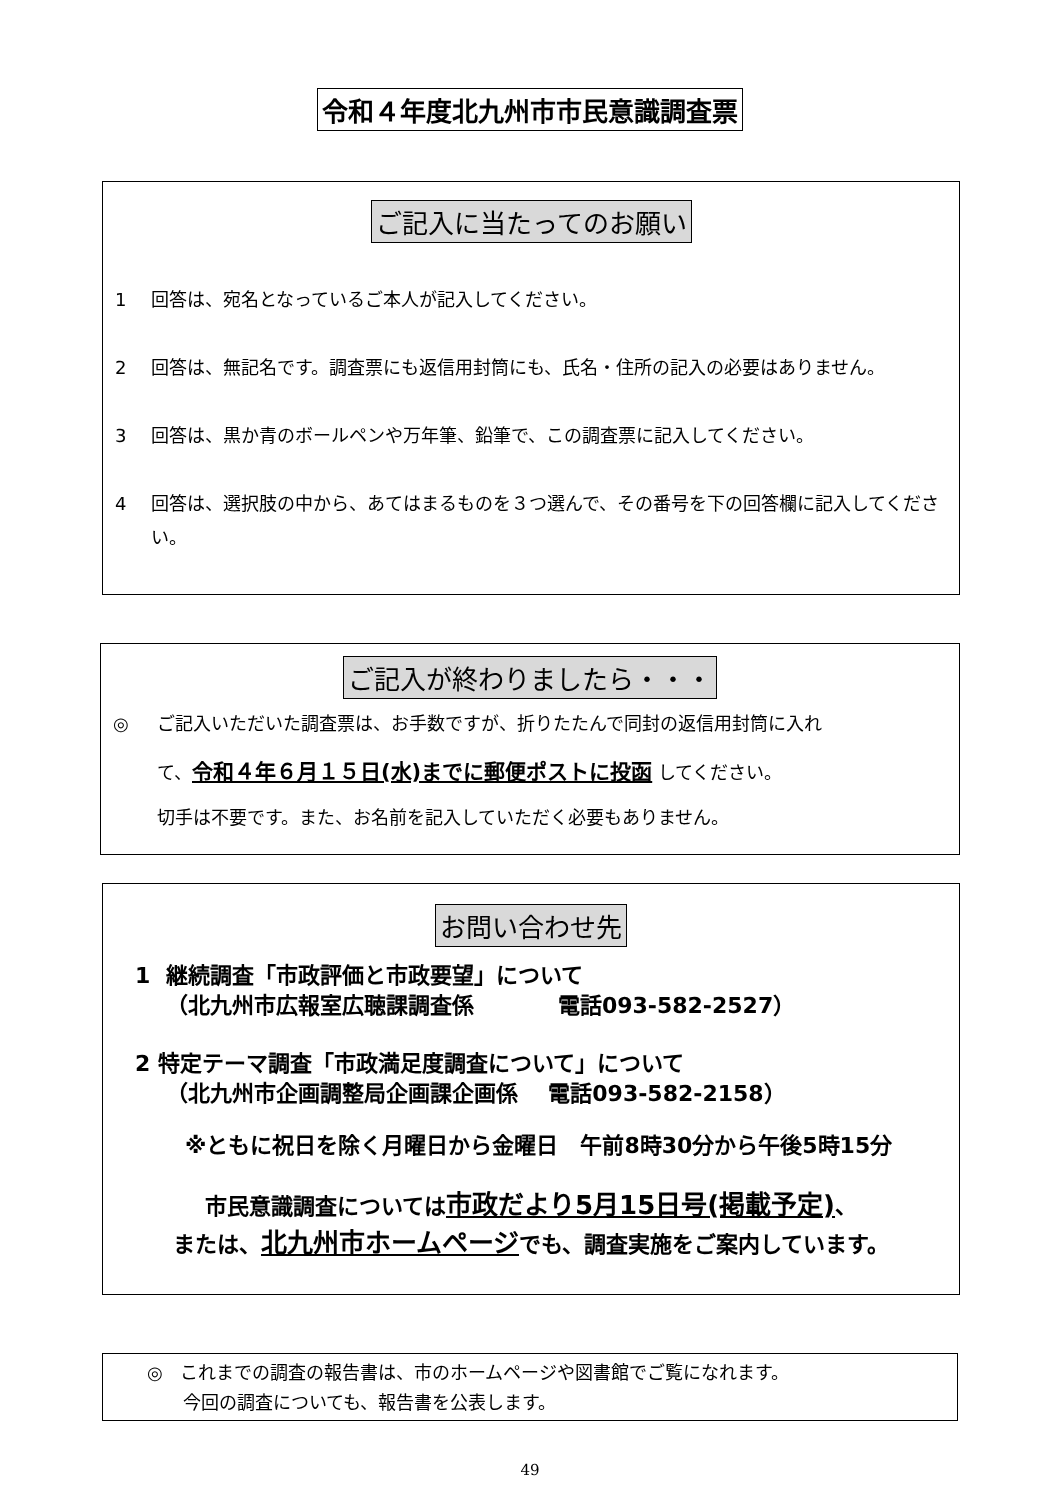令和４年度北九州市市民意識調査票
ご記入に当たってのお願い
1 回答は、宛名となっているご本人が記入してください。
2 回答は、無記名です。調査票にも返信用封筒にも、氏名・住所の記入の必要はありません。
3 回答は、黒か青のボールペンや万年筆、鉛筆で、この調査票に記入してください。
4 回答は、選択肢の中から、あてはまるものを３つ選んで、その番号を下の回答欄に記入してください。
ご記入が終わりましたら・・・
◎ ご記入いただいた調査票は、お手数ですが、折りたたんで同封の返信用封筒に入れ
て、令和４年６月１５日(水)までに郵便ポストに投函 してください。
切手は不要です。また、お名前を記入していただく必要もありません。
お問い合わせ先
1 継続調査「市政評価と市政要望」について
（北九州市広報室広聴課調査係 電話093-582-2527）
2 特定テーマ調査「市政満足度調査について」について
（北九州市企画調整局企画課企画係 電話093-582-2158）
※ともに祝日を除く月曜日から金曜日　午前8時30分から午後5時15分
市民意識調査については市政だより5月15日号(掲載予定)、
または、北九州市ホームページでも、調査実施をご案内しています。
◎ これまでの調査の報告書は、市のホームページや図書館でご覧になれます。
今回の調査についても、報告書を公表します。
49